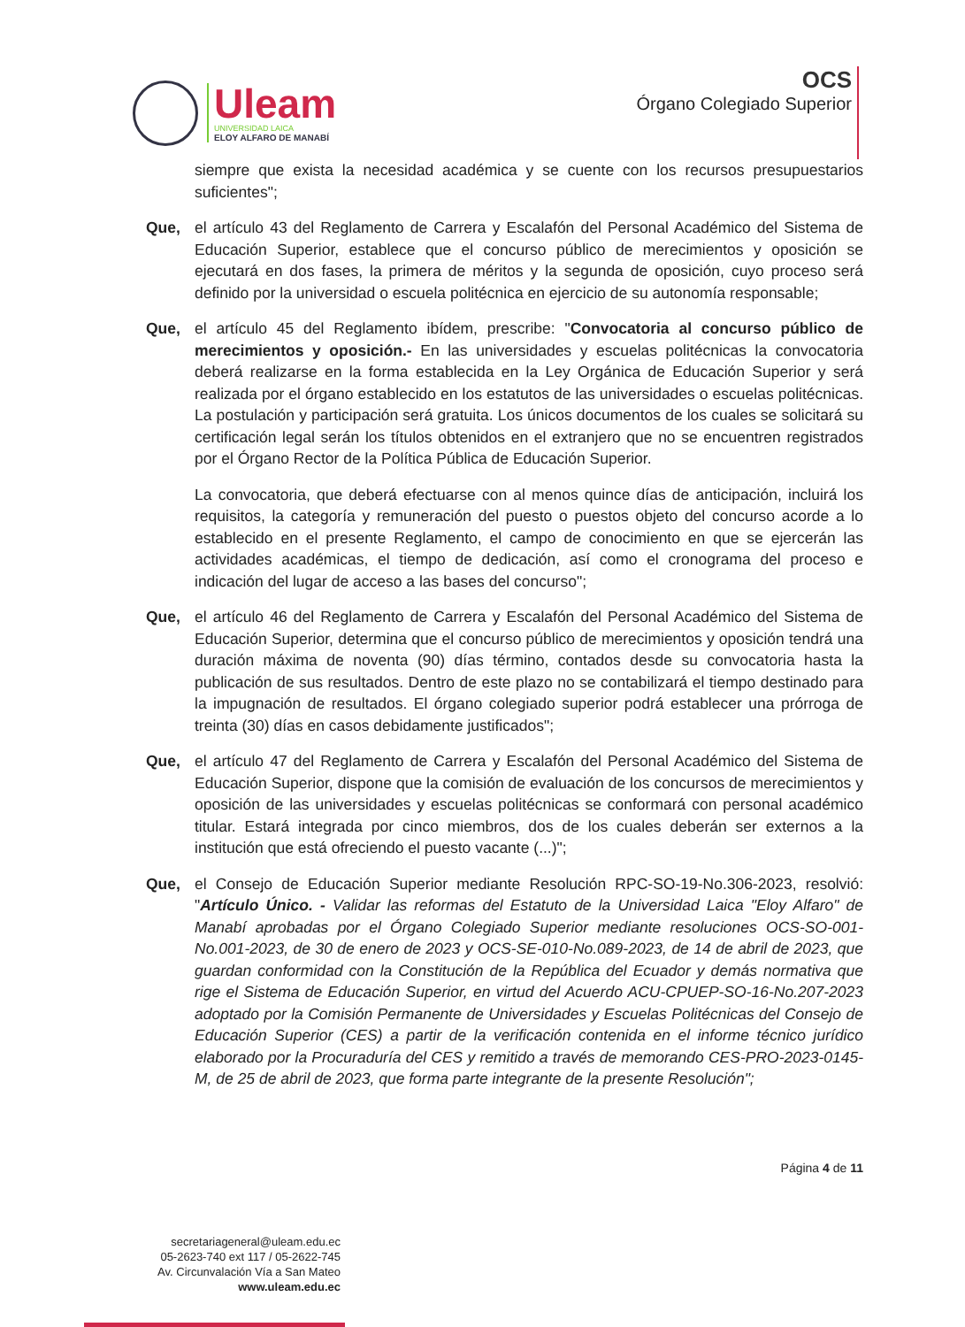Uleam
UNIVERSIDAD LAICA
ELOY ALFARO DE MANABÍ
OCS
Órgano Colegiado Superior
siempre que exista la necesidad académica y se cuente con los recursos presupuestarios suficientes";
Que, el artículo 43 del Reglamento de Carrera y Escalafón del Personal Académico del Sistema de Educación Superior, establece que el concurso público de merecimientos y oposición se ejecutará en dos fases, la primera de méritos y la segunda de oposición, cuyo proceso será definido por la universidad o escuela politécnica en ejercicio de su autonomía responsable;
Que, el artículo 45 del Reglamento ibídem, prescribe: "Convocatoria al concurso público de merecimientos y oposición.- En las universidades y escuelas politécnicas la convocatoria deberá realizarse en la forma establecida en la Ley Orgánica de Educación Superior y será realizada por el órgano establecido en los estatutos de las universidades o escuelas politécnicas. La postulación y participación será gratuita. Los únicos documentos de los cuales se solicitará su certificación legal serán los títulos obtenidos en el extranjero que no se encuentren registrados por el Órgano Rector de la Política Pública de Educación Superior.
La convocatoria, que deberá efectuarse con al menos quince días de anticipación, incluirá los requisitos, la categoría y remuneración del puesto o puestos objeto del concurso acorde a lo establecido en el presente Reglamento, el campo de conocimiento en que se ejercerán las actividades académicas, el tiempo de dedicación, así como el cronograma del proceso e indicación del lugar de acceso a las bases del concurso";
Que, el artículo 46 del Reglamento de Carrera y Escalafón del Personal Académico del Sistema de Educación Superior, determina que el concurso público de merecimientos y oposición tendrá una duración máxima de noventa (90) días término, contados desde su convocatoria hasta la publicación de sus resultados. Dentro de este plazo no se contabilizará el tiempo destinado para la impugnación de resultados. El órgano colegiado superior podrá establecer una prórroga de treinta (30) días en casos debidamente justificados";
Que, el artículo 47 del Reglamento de Carrera y Escalafón del Personal Académico del Sistema de Educación Superior, dispone que la comisión de evaluación de los concursos de merecimientos y oposición de las universidades y escuelas politécnicas se conformará con personal académico titular. Estará integrada por cinco miembros, dos de los cuales deberán ser externos a la institución que está ofreciendo el puesto vacante (...)";
Que, el Consejo de Educación Superior mediante Resolución RPC-SO-19-No.306-2023, resolvió: "Artículo Único. - Validar las reformas del Estatuto de la Universidad Laica "Eloy Alfaro" de Manabí aprobadas por el Órgano Colegiado Superior mediante resoluciones OCS-SO-001-No.001-2023, de 30 de enero de 2023 y OCS-SE-010-No.089-2023, de 14 de abril de 2023, que guardan conformidad con la Constitución de la República del Ecuador y demás normativa que rige el Sistema de Educación Superior, en virtud del Acuerdo ACU-CPUEP-SO-16-No.207-2023 adoptado por la Comisión Permanente de Universidades y Escuelas Politécnicas del Consejo de Educación Superior (CES) a partir de la verificación contenida en el informe técnico jurídico elaborado por la Procuraduría del CES y remitido a través de memorando CES-PRO-2023-0145-M, de 25 de abril de 2023, que forma parte integrante de la presente Resolución";
Página 4 de 11
secretariageneral@uleam.edu.ec
05-2623-740 ext 117 / 05-2622-745
Av. Circunvalación Vía a San Mateo
www.uleam.edu.ec